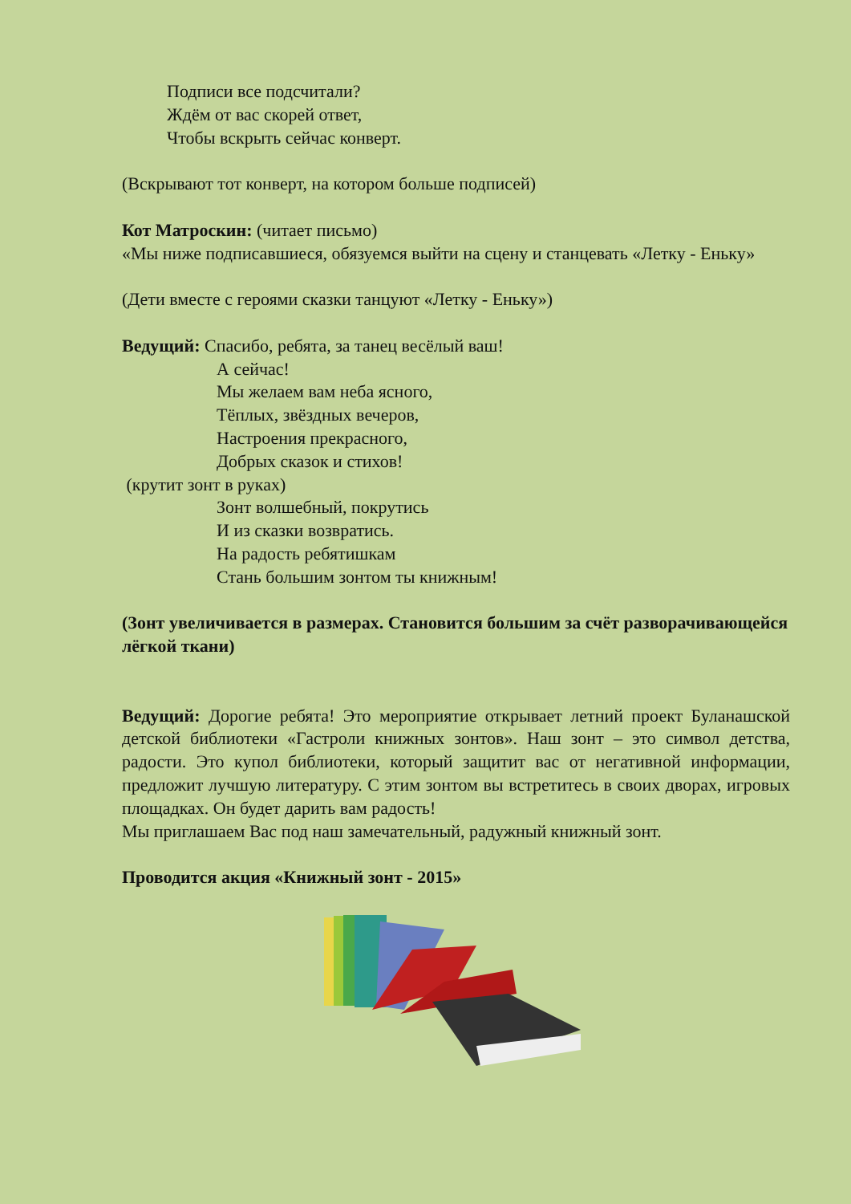Подписи все подсчитали?
Ждём от вас скорей ответ,
Чтобы вскрыть сейчас конверт.
(Вскрывают тот конверт, на котором больше подписей)
Кот Матроскин: (читает письмо)
«Мы ниже подписавшиеся, обязуемся выйти на сцену и станцевать «Летку - Еньку»
(Дети вместе с героями сказки танцуют «Летку - Еньку»)
Ведущий: Спасибо, ребята, за танец весёлый ваш!
А сейчас!
Мы желаем вам неба ясного,
Тёплых, звёздных вечеров,
Настроения прекрасного,
Добрых сказок и стихов!
(крутит зонт в руках)
Зонт волшебный, покрутись
И из сказки возвратись.
На радость ребятишкам
Стань большим зонтом ты книжным!
(Зонт увеличивается в размерах. Становится большим за счёт разворачивающейся лёгкой ткани)
Ведущий: Дорогие ребята! Это мероприятие открывает летний проект Буланашской детской библиотеки «Гастроли книжных зонтов». Наш зонт – это символ детства, радости. Это купол библиотеки, который защитит вас от негативной информации, предложит лучшую литературу. С этим зонтом вы встретитесь в своих дворах, игровых площадках. Он будет дарить вам радость!
Мы приглашаем Вас под наш замечательный, радужный книжный зонт.
Проводится акция «Книжный зонт - 2015»